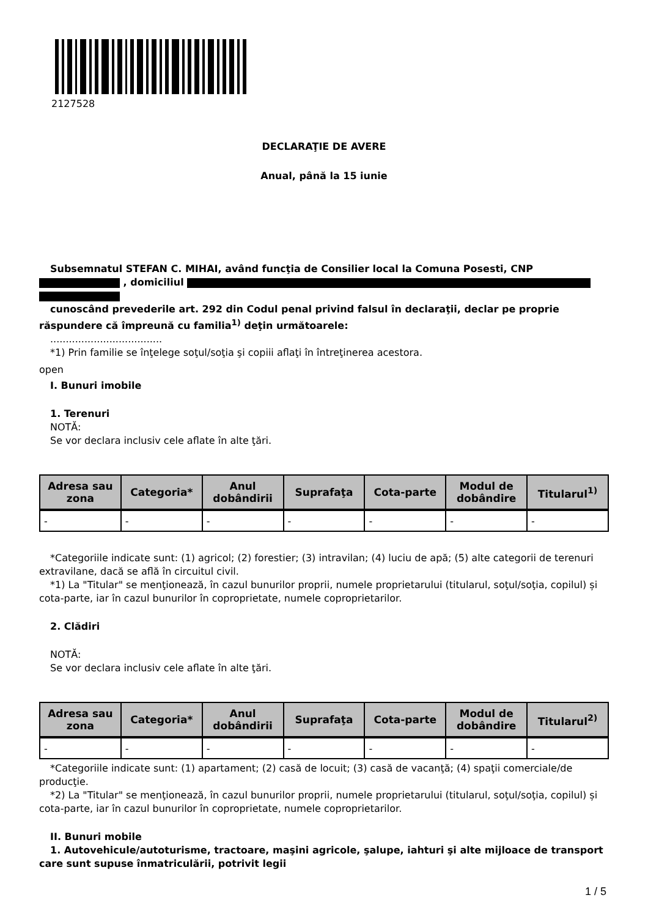2127528
DECLARAŢIE DE AVERE
Anual, până la 15 iunie
Subsemnatul STEFAN C. MIHAI, având funcţia de Consilier local la Comuna Posesti, CNP
, domiciliul
cunoscând prevederile art. 292 din Codul penal privind falsul în declaraţii, declar pe proprie răspundere că împreună cu familia<sup>1)</sup> deţin următoarele:
....................................
*1) Prin familie se înţelege soţul/soţia şi copiii aflaţi în întreţinerea acestora.
open
I. Bunuri imobile
1. Terenuri
NOTĂ:
Se vor declara inclusiv cele aflate în alte ţări.
| Adresa sau zona | Categoria* | Anul dobândirii | Suprafaţa | Cota-parte | Modul de dobândire | Titularul<sup>1)</sup> |
| --- | --- | --- | --- | --- | --- | --- |
| - | - | - | - | - | - | - |
*Categoriile indicate sunt: (1) agricol; (2) forestier; (3) intravilan; (4) luciu de apă; (5) alte categorii de terenuri extravilane, dacă se află în circuitul civil.
*1) La "Titular" se menţionează, în cazul bunurilor proprii, numele proprietarului (titularul, soţul/soţia, copilul) și cota-parte, iar în cazul bunurilor în coproprietate, numele coproprietarilor.
2. Clădiri
NOTĂ:
Se vor declara inclusiv cele aflate în alte ţări.
| Adresa sau zona | Categoria* | Anul dobândirii | Suprafaţa | Cota-parte | Modul de dobândire | Titularul<sup>2)</sup> |
| --- | --- | --- | --- | --- | --- | --- |
| - | - | - | - | - | - | - |
*Categoriile indicate sunt: (1) apartament; (2) casă de locuit; (3) casă de vacanţă; (4) spaţii comerciale/de producţie.
*2) La "Titular" se menţionează, în cazul bunurilor proprii, numele proprietarului (titularul, soţul/soţia, copilul) și cota-parte, iar în cazul bunurilor în coproprietate, numele coproprietarilor.
II. Bunuri mobile
1. Autovehicule/autoturisme, tractoare, maşini agricole, şalupe, iahturi şi alte mijloace de transport care sunt supuse înmatriculării, potrivit legii
1 / 5